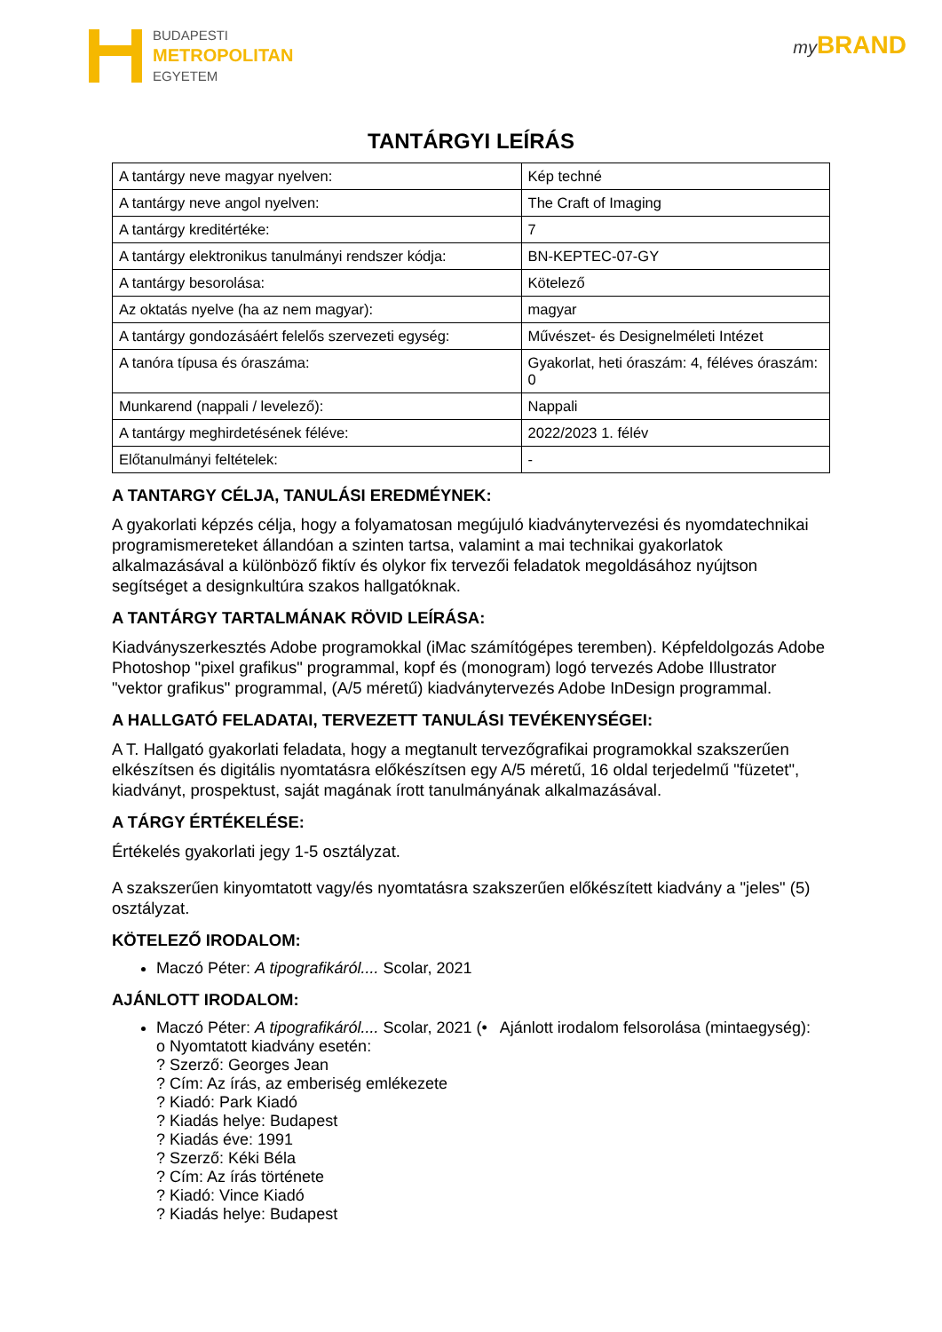BUDAPESTI
METROPOLITAN
EGYETEM
my BRAND
TANTÁRGYI LEÍRÁS
| A tantárgy neve magyar nyelven: | Kép techné |
| A tantárgy neve angol nyelven: | The Craft of Imaging |
| A tantárgy kreditértéke: | 7 |
| A tantárgy elektronikus tanulmányi rendszer kódja: | BN-KEPTEC-07-GY |
| A tantárgy besorolása: | Kötelező |
| Az oktatás nyelve (ha az nem magyar): | magyar |
| A tantárgy gondozásáért felelős szervezeti egység: | Művészet- és Designelméleti Intézet |
| A tanóra típusa és óraszáma: | Gyakorlat, heti óraszám: 4, féléves óraszám: 0 |
| Munkarend (nappali / levelező): | Nappali |
| A tantárgy meghirdetésének féléve: | 2022/2023 1. félév |
| Előtanulmányi feltételek: | - |
A TANTARGY CÉLJA, TANULÁSI EREDMÉYNEK:
A gyakorlati képzés célja, hogy a folyamatosan megújuló kiadványtervezési és nyomdatechnikai programismereteket állandóan a szinten tartsa, valamint a mai technikai gyakorlatok alkalmazásával a különböző fiktív és olykor fix tervezői feladatok megoldásához nyújtson segítséget a designkultúra szakos hallgatóknak.
A TANTÁRGY TARTALMÁNAK RÖVID LEÍRÁSA:
Kiadványszerkesztés Adobe programokkal (iMac számítógépes teremben). Képfeldolgozás Adobe Photoshop "pixel grafikus" programmal, kopf és (monogram) logó tervezés Adobe Illustrator "vektor grafikus" programmal, (A/5 méretű) kiadványtervezés Adobe InDesign programmal.
A HALLGATÓ FELADATAI, TERVEZETT TANULÁSI TEVÉKENYSÉGEI:
A T. Hallgató gyakorlati feladata, hogy a megtanult tervezőgrafikai programokkal szakszerűen elkészítsen és digitális nyomtatásra előkészítsen egy A/5 méretű, 16 oldal terjedelmű "füzetet", kiadványt, prospektust, saját magának írott tanulmányának alkalmazásával.
A TÁRGY ÉRTÉKELÉSE:
Értékelés gyakorlati jegy 1-5 osztályzat.
A szakszerűen kinyomtatott vagy/és nyomtatásra szakszerűen előkészített kiadvány a "jeles" (5) osztályzat.
KÖTELEZŐ IRODALOM:
Maczó Péter: A tipografikáról.... Scolar, 2021
AJÁNLOTT IRODALOM:
Maczó Péter: A tipografikáról.... Scolar, 2021 (• Ajánlott irodalom felsorolása (mintaegység):
o Nyomtatott kiadvány esetén:
? Szerző: Georges Jean
? Cím: Az írás, az emberiség emlékezete
? Kiadó: Park Kiadó
? Kiadás helye: Budapest
? Kiadás éve: 1991
? Szerző: Kéki Béla
? Cím: Az írás története
? Kiadó: Vince Kiadó
? Kiadás helye: Budapest